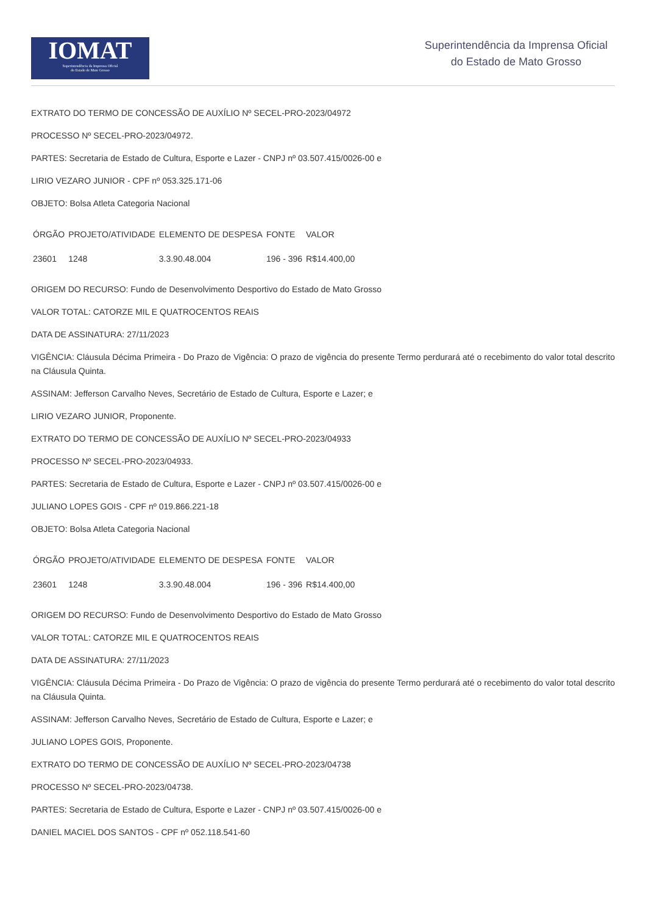IOMAT
Superintendência da Imprensa Oficial
do Estado de Mato Grosso
Superintendência da Imprensa Oficial
do Estado de Mato Grosso
EXTRATO DO TERMO DE CONCESSÃO DE AUXÍLIO Nº SECEL-PRO-2023/04972
PROCESSO Nº SECEL-PRO-2023/04972.
PARTES: Secretaria de Estado de Cultura, Esporte e Lazer - CNPJ nº 03.507.415/0026-00 e
LIRIO VEZARO JUNIOR - CPF nº 053.325.171-06
OBJETO: Bolsa Atleta Categoria Nacional
| ÓRGÃO | PROJETO/ATIVIDADE | ELEMENTO DE DESPESA | FONTE | VALOR |
| --- | --- | --- | --- | --- |
| 23601 | 1248 | 3.3.90.48.004 | 196 - 396 | R$14.400,00 |
ORIGEM DO RECURSO: Fundo de Desenvolvimento Desportivo do Estado de Mato Grosso
VALOR TOTAL: CATORZE MIL E QUATROCENTOS REAIS
DATA DE ASSINATURA: 27/11/2023
VIGÊNCIA: Cláusula Décima Primeira - Do Prazo de Vigência: O prazo de vigência do presente Termo perdurará até o recebimento do valor total descrito na Cláusula Quinta.
ASSINAM: Jefferson Carvalho Neves, Secretário de Estado de Cultura, Esporte e Lazer; e
LIRIO VEZARO JUNIOR, Proponente.
EXTRATO DO TERMO DE CONCESSÃO DE AUXÍLIO Nº SECEL-PRO-2023/04933
PROCESSO Nº SECEL-PRO-2023/04933.
PARTES: Secretaria de Estado de Cultura, Esporte e Lazer - CNPJ nº 03.507.415/0026-00 e
JULIANO LOPES GOIS - CPF nº 019.866.221-18
OBJETO: Bolsa Atleta Categoria Nacional
| ÓRGÃO | PROJETO/ATIVIDADE | ELEMENTO DE DESPESA | FONTE | VALOR |
| --- | --- | --- | --- | --- |
| 23601 | 1248 | 3.3.90.48.004 | 196 - 396 | R$14.400,00 |
ORIGEM DO RECURSO: Fundo de Desenvolvimento Desportivo do Estado de Mato Grosso
VALOR TOTAL: CATORZE MIL E QUATROCENTOS REAIS
DATA DE ASSINATURA: 27/11/2023
VIGÊNCIA: Cláusula Décima Primeira - Do Prazo de Vigência: O prazo de vigência do presente Termo perdurará até o recebimento do valor total descrito na Cláusula Quinta.
ASSINAM: Jefferson Carvalho Neves, Secretário de Estado de Cultura, Esporte e Lazer; e
JULIANO LOPES GOIS, Proponente.
EXTRATO DO TERMO DE CONCESSÃO DE AUXÍLIO Nº SECEL-PRO-2023/04738
PROCESSO Nº SECEL-PRO-2023/04738.
PARTES: Secretaria de Estado de Cultura, Esporte e Lazer - CNPJ nº 03.507.415/0026-00 e
DANIEL MACIEL DOS SANTOS - CPF nº 052.118.541-60